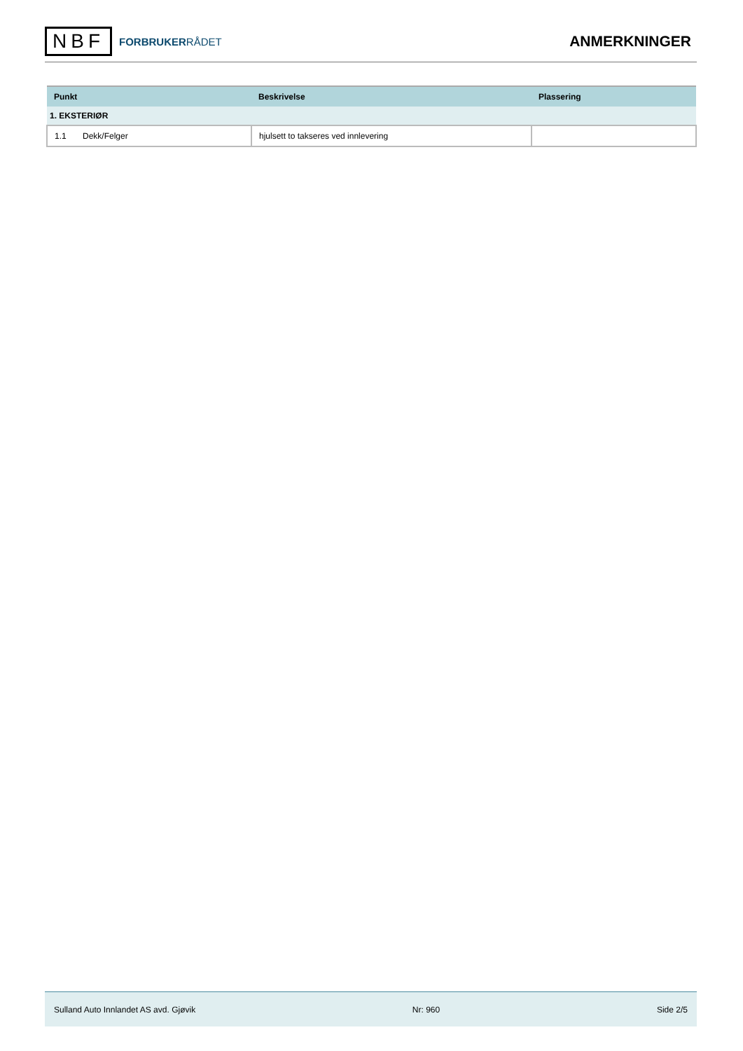NBF
FORBRUKERRÅDET
ANMERKNINGER
| Punkt | Beskrivelse | Plassering |
| --- | --- | --- |
| 1. EKSTERIØR | | |
| 1.1 Dekk/Felger | hjulsett to takseres ved innlevering | |
Sulland Auto Innlandet AS avd. Gjøvik Nr: 960 Side 2/5